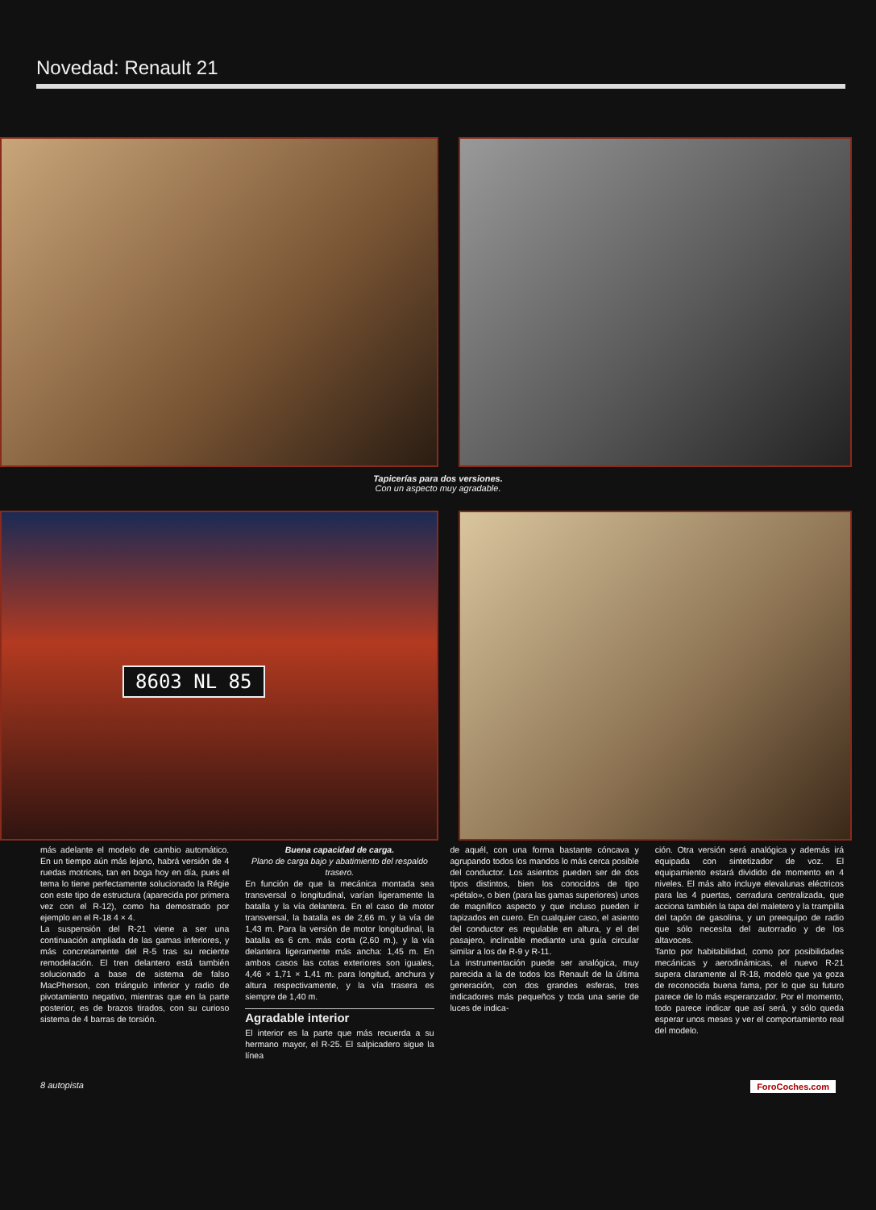Novedad: Renault 21
Tapicerías para dos versiones.
Con un aspecto muy agradable.
8603 NL 85
más adelante el modelo de cambio automático. En un tiempo aún más lejano, habrá versión de 4 ruedas motrices, tan en boga hoy en día, pues el tema lo tiene perfectamente solucionado la Régie con este tipo de estructura (aparecida por primera vez con el R-12), como ha demostrado por ejemplo en el R-18 4 × 4.
La suspensión del R-21 viene a ser una continuación ampliada de las gamas inferiores, y más concretamente del R-5 tras su reciente remodelación. El tren delantero está también solucionado a base de sistema de falso MacPherson, con triángulo inferior y radio de pivotamiento negativo, mientras que en la parte posterior, es de brazos tirados, con su curioso sistema de 4 barras de torsión.
Buena capacidad de carga.
Plano de carga bajo y abatimiento del respaldo trasero.
En función de que la mecánica montada sea transversal o longitudinal, varían ligeramente la batalla y la vía delantera. En el caso de motor transversal, la batalla es de 2,66 m. y la vía de 1,43 m. Para la versión de motor longitudinal, la batalla es 6 cm. más corta (2,60 m.), y la vía delantera ligeramente más ancha: 1,45 m. En ambos casos las cotas exteriores son iguales, 4,46 × 1,71 × 1,41 m. para longitud, anchura y altura respectivamente, y la vía trasera es siempre de 1,40 m.
Agradable interior
El interior es la parte que más recuerda a su hermano mayor, el R-25. El salpicadero sigue la línea
de aquél, con una forma bastante cóncava y agrupando todos los mandos lo más cerca posible del conductor. Los asientos pueden ser de dos tipos distintos, bien los conocidos de tipo «pétalo», o bien (para las gamas superiores) unos de magnífico aspecto y que incluso pueden ir tapizados en cuero. En cualquier caso, el asiento del conductor es regulable en altura, y el del pasajero, inclinable mediante una guía circular similar a los de R-9 y R-11.
La instrumentación puede ser analógica, muy parecida a la de todos los Renault de la última generación, con dos grandes esferas, tres indicadores más pequeños y toda una serie de luces de indica-
ción. Otra versión será analógica y además irá equipada con sintetizador de voz. El equipamiento estará dividido de momento en 4 niveles. El más alto incluye elevalunas eléctricos para las 4 puertas, cerradura centralizada, que acciona también la tapa del maletero y la trampilla del tapón de gasolina, y un preequipo de radio que sólo necesita del autorradio y de los altavoces.
Tanto por habitabilidad, como por posibilidades mecánicas y aerodinámicas, el nuevo R-21 supera claramente al R-18, modelo que ya goza de reconocida buena fama, por lo que su futuro parece de lo más esperanzador. Por el momento, todo parece indicar que así será, y sólo queda esperar unos meses y ver el comportamiento real del modelo.
8 autopista ForoCoches.com